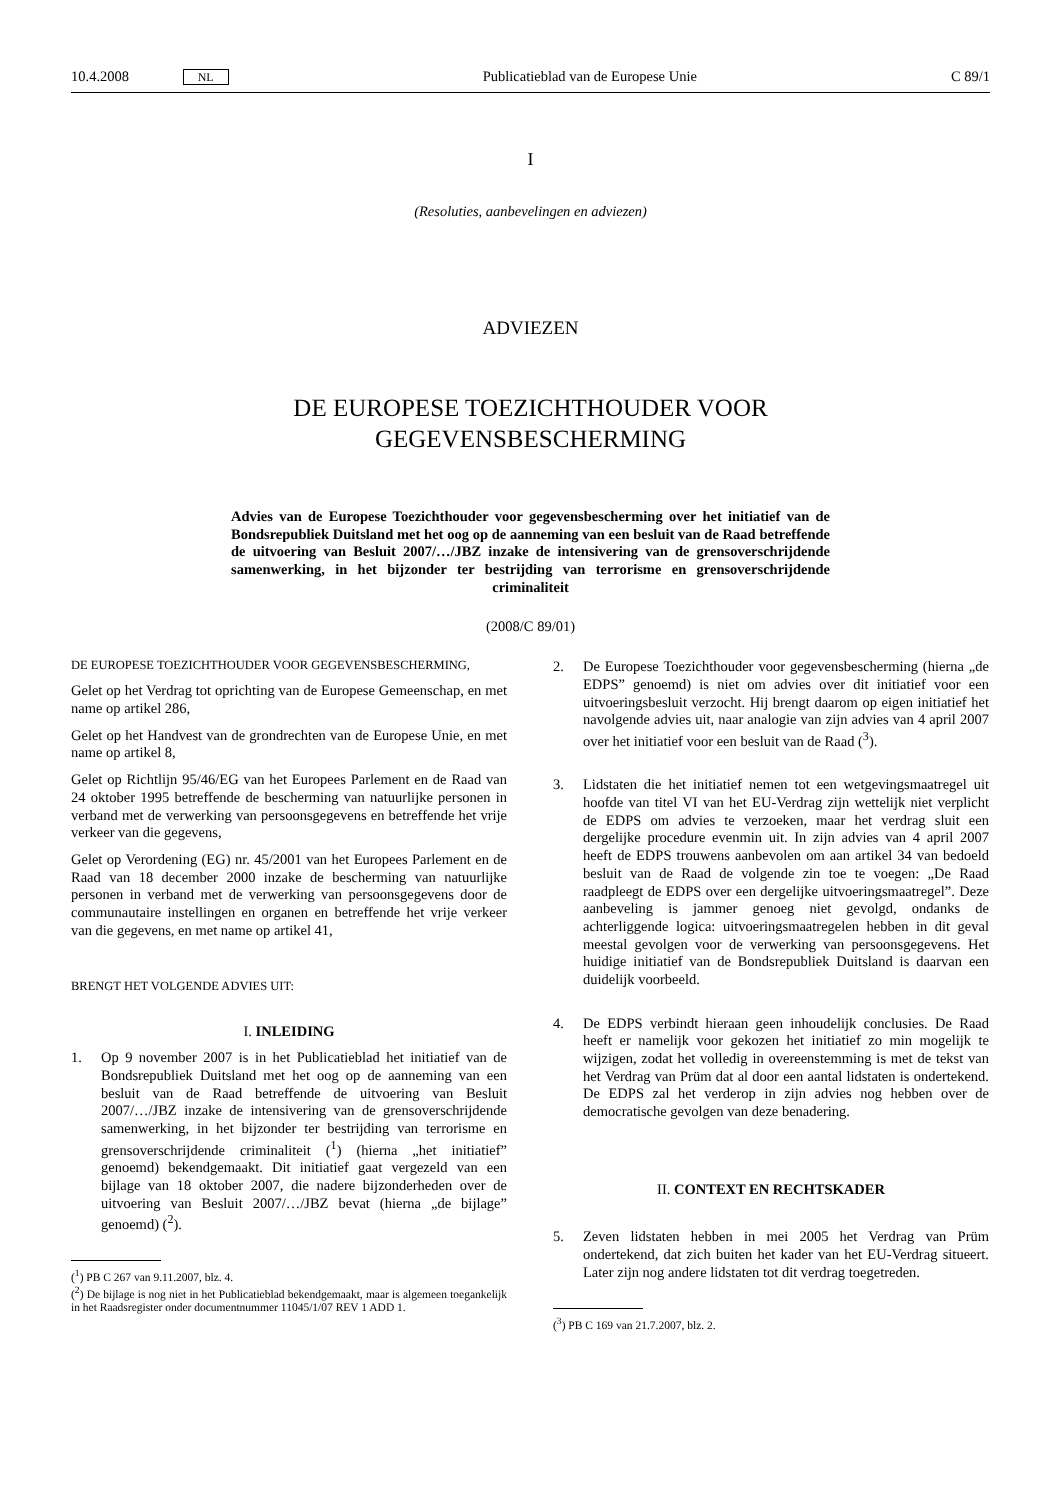10.4.2008 NL Publicatieblad van de Europese Unie C 89/1
I
(Resoluties, aanbevelingen en adviezen)
ADVIEZEN
DE EUROPESE TOEZICHTHOUDER VOOR
GEGEVENSBESCHERMING
Advies van de Europese Toezichthouder voor gegevensbescherming over het initiatief van de Bondsrepubliek Duitsland met het oog op de aanneming van een besluit van de Raad betreffende de uitvoering van Besluit 2007/…/JBZ inzake de intensivering van de grensoverschrijdende samenwerking, in het bijzonder ter bestrijding van terrorisme en grensoverschrijdende criminaliteit
(2008/C 89/01)
DE EUROPESE TOEZICHTHOUDER VOOR GEGEVENSBESCHERMING,
Gelet op het Verdrag tot oprichting van de Europese Gemeenschap, en met name op artikel 286,
Gelet op het Handvest van de grondrechten van de Europese Unie, en met name op artikel 8,
Gelet op Richtlijn 95/46/EG van het Europees Parlement en de Raad van 24 oktober 1995 betreffende de bescherming van natuurlijke personen in verband met de verwerking van persoonsgegevens en betreffende het vrije verkeer van die gegevens,
Gelet op Verordening (EG) nr. 45/2001 van het Europees Parlement en de Raad van 18 december 2000 inzake de bescherming van natuurlijke personen in verband met de verwerking van persoonsgegevens door de communautaire instellingen en organen en betreffende het vrije verkeer van die gegevens, en met name op artikel 41,
BRENGT HET VOLGENDE ADVIES UIT:
I. INLEIDING
1. Op 9 november 2007 is in het Publicatieblad het initiatief van de Bondsrepubliek Duitsland met het oog op de aanneming van een besluit van de Raad betreffende de uitvoering van Besluit 2007/…/JBZ inzake de intensivering van de grensoverschrijdende samenwerking, in het bijzonder ter bestrijding van terrorisme en grensoverschrijdende criminaliteit (<sup>1</sup>) (hierna „het initiatief” genoemd) bekendgemaakt. Dit initiatief gaat vergezeld van een bijlage van 18 oktober 2007, die nadere bijzonderheden over de uitvoering van Besluit 2007/…/JBZ bevat (hierna „de bijlage” genoemd) (<sup>2</sup>).
(<sup>1</sup>) PB C 267 van 9.11.2007, blz. 4.
(<sup>2</sup>) De bijlage is nog niet in het Publicatieblad bekendgemaakt, maar is algemeen toegankelijk in het Raadsregister onder documentnummer 11045/1/07 REV 1 ADD 1.
2. De Europese Toezichthouder voor gegevensbescherming (hierna „de EDPS” genoemd) is niet om advies over dit initiatief voor een uitvoeringsbesluit verzocht. Hij brengt daarom op eigen initiatief het navolgende advies uit, naar analogie van zijn advies van 4 april 2007 over het initiatief voor een besluit van de Raad (<sup>3</sup>).
3. Lidstaten die het initiatief nemen tot een wetgevingsmaatregel uit hoofde van titel VI van het EU-Verdrag zijn wettelijk niet verplicht de EDPS om advies te verzoeken, maar het verdrag sluit een dergelijke procedure evenmin uit. In zijn advies van 4 april 2007 heeft de EDPS trouwens aanbevolen om aan artikel 34 van bedoeld besluit van de Raad de volgende zin toe te voegen: „De Raad raadpleegt de EDPS over een dergelijke uitvoeringsmaatregel”. Deze aanbeveling is jammer genoeg niet gevolgd, ondanks de achterliggende logica: uitvoeringsmaatregelen hebben in dit geval meestal gevolgen voor de verwerking van persoonsgegevens. Het huidige initiatief van de Bondsrepubliek Duitsland is daarvan een duidelijk voorbeeld.
4. De EDPS verbindt hieraan geen inhoudelijk conclusies. De Raad heeft er namelijk voor gekozen het initiatief zo min mogelijk te wijzigen, zodat het volledig in overeenstemming is met de tekst van het Verdrag van Prüm dat al door een aantal lidstaten is ondertekend. De EDPS zal het verderop in zijn advies nog hebben over de democratische gevolgen van deze benadering.
II. CONTEXT EN RECHTSKADER
5. Zeven lidstaten hebben in mei 2005 het Verdrag van Prüm ondertekend, dat zich buiten het kader van het EU-Verdrag situeert. Later zijn nog andere lidstaten tot dit verdrag toegetreden.
(<sup>3</sup>) PB C 169 van 21.7.2007, blz. 2.